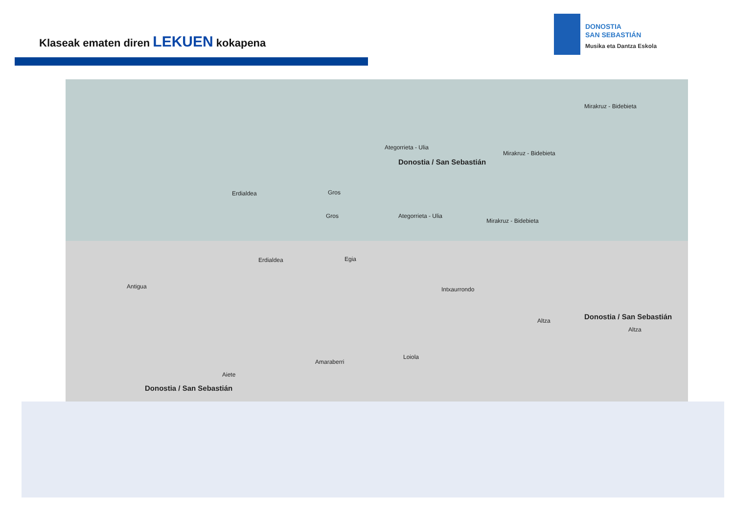Klaseak ematen diren LEKUEN kokapena
DONOSTIA
SAN SEBASTIÁN
Musika eta Dantza Eskola
Mirakruz - Bidebieta
Ategorrieta - Ulia
Mirakruz - Bidebieta
Donostia / San Sebastián
Erdialdea Gros
Gros Ategorrieta - Ulia
Mirakruz - Bidebieta
Erdialdea Egia
Antigua Intxaurrondo
Donostia / San Sebastián
Altza
Altza
Loiola
Amaraberri
Aiete
Donostia / San Sebastián